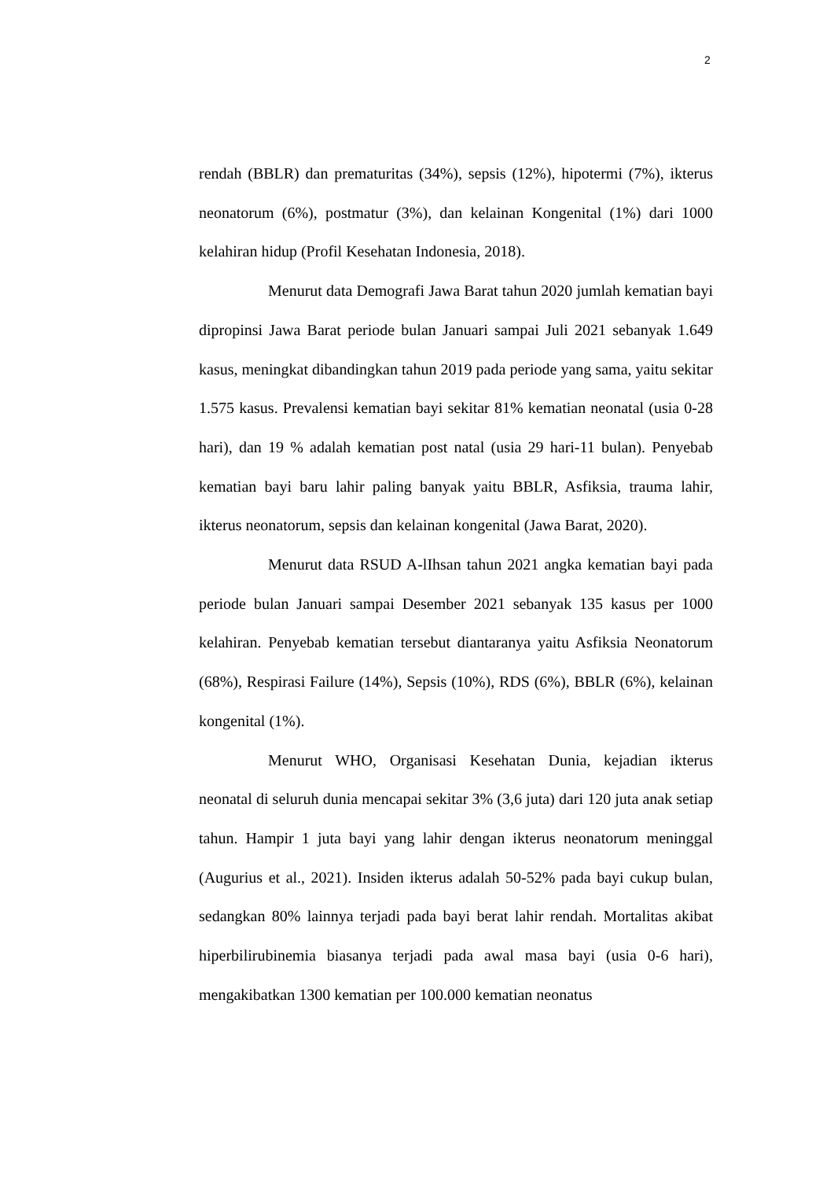2
rendah (BBLR) dan prematuritas (34%), sepsis (12%), hipotermi (7%), ikterus neonatorum (6%), postmatur (3%), dan kelainan Kongenital (1%) dari 1000 kelahiran hidup (Profil Kesehatan Indonesia, 2018).
Menurut data Demografi Jawa Barat tahun 2020 jumlah kematian bayi dipropinsi Jawa Barat periode bulan Januari sampai Juli 2021 sebanyak 1.649 kasus, meningkat dibandingkan tahun 2019 pada periode yang sama, yaitu sekitar 1.575 kasus. Prevalensi kematian bayi sekitar 81% kematian neonatal (usia 0-28 hari), dan 19 % adalah kematian post natal (usia 29 hari-11 bulan). Penyebab kematian bayi baru lahir paling banyak yaitu BBLR, Asfiksia, trauma lahir, ikterus neonatorum, sepsis dan kelainan kongenital (Jawa Barat, 2020).
Menurut data RSUD A-lIhsan tahun 2021 angka kematian bayi pada periode bulan Januari sampai Desember 2021 sebanyak 135 kasus per 1000 kelahiran. Penyebab kematian tersebut diantaranya yaitu Asfiksia Neonatorum (68%), Respirasi Failure (14%), Sepsis (10%), RDS (6%), BBLR (6%), kelainan kongenital (1%).
Menurut WHO, Organisasi Kesehatan Dunia, kejadian ikterus neonatal di seluruh dunia mencapai sekitar 3% (3,6 juta) dari 120 juta anak setiap tahun. Hampir 1 juta bayi yang lahir dengan ikterus neonatorum meninggal (Augurius et al., 2021). Insiden ikterus adalah 50-52% pada bayi cukup bulan, sedangkan 80% lainnya terjadi pada bayi berat lahir rendah. Mortalitas akibat hiperbilirubinemia biasanya terjadi pada awal masa bayi (usia 0-6 hari), mengakibatkan 1300 kematian per 100.000 kematian neonatus